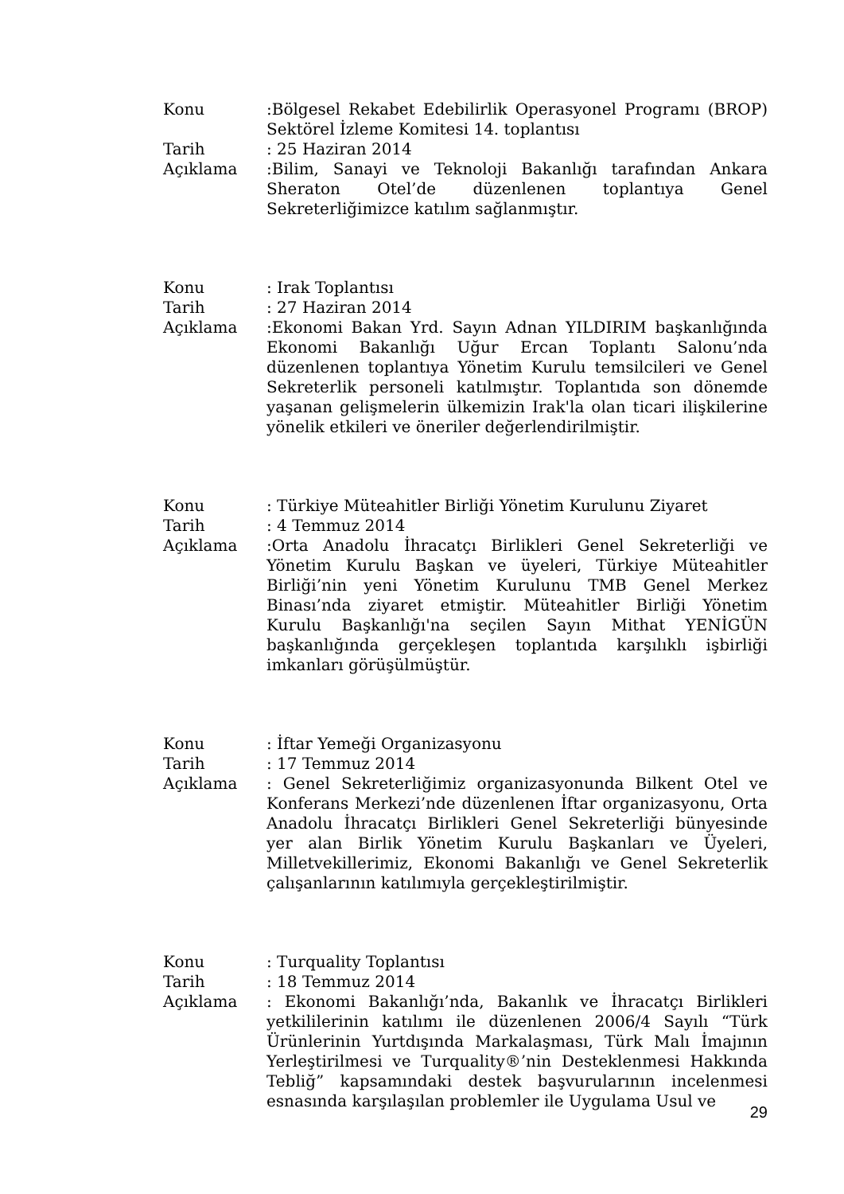Konu
:Bölgesel Rekabet Edebilirlik Operasyonel Programı (BROP) Sektörel İzleme Komitesi 14. toplantısı
Tarih
: 25 Haziran 2014
Açıklama
:Bilim, Sanayi ve Teknoloji Bakanlığı tarafından Ankara Sheraton Otel’de düzenlenen toplantıya Genel Sekreterliğimizce katılım sağlanmıştır.
Konu
: Irak Toplantısı
Tarih
: 27 Haziran 2014
Açıklama
:Ekonomi Bakan Yrd. Sayın Adnan YILDIRIM başkanlığında Ekonomi Bakanlığı Uğur Ercan Toplantı Salonu’nda düzenlenen toplantıya Yönetim Kurulu temsilcileri ve Genel Sekreterlik personeli katılmıştır. Toplantıda son dönemde yaşanan gelişmelerin ülkemizin Irak'la olan ticari ilişkilerine yönelik etkileri ve öneriler değerlendirilmiştir.
Konu
: Türkiye Müteahitler Birliği Yönetim Kurulunu Ziyaret
Tarih
: 4 Temmuz 2014
Açıklama
:Orta Anadolu İhracatçı Birlikleri Genel Sekreterliği ve Yönetim Kurulu Başkan ve üyeleri, Türkiye Müteahitler Birliği’nin yeni Yönetim Kurulunu TMB Genel Merkez Binası’nda ziyaret etmiştir. Müteahitler Birliği Yönetim Kurulu Başkanlığı'na seçilen Sayın Mithat YENİGÜN başkanlığında gerçekleşen toplantıda karşılıklı işbirliği imkanları görüşülmüştür.
Konu
: İftar Yemeği Organizasyonu
Tarih
: 17 Temmuz 2014
Açıklama
: Genel Sekreterliğimiz organizasyonunda Bilkent Otel ve Konferans Merkezi’nde düzenlenen İftar organizasyonu, Orta Anadolu İhracatçı Birlikleri Genel Sekreterliği bünyesinde yer alan Birlik Yönetim Kurulu Başkanları ve Üyeleri, Milletvekillerimiz, Ekonomi Bakanlığı ve Genel Sekreterlik çalışanlarının katılımıyla gerçekleştirilmiştir.
Konu
: Turquality Toplantısı
Tarih
: 18 Temmuz 2014
Açıklama
: Ekonomi Bakanlığı’nda, Bakanlık ve İhracatçı Birlikleri yetkililerinin katılımı ile düzenlenen 2006/4 Sayılı “Türk Ürünlerinin Yurtdışında Markalaşması, Türk Malı İmajının Yerleştirilmesi ve Turquality®’nin Desteklenmesi Hakkında Tebliğ” kapsamındaki destek başvurularının incelenmesi esnasında karşılaşılan problemler ile Uygulama Usul ve
29